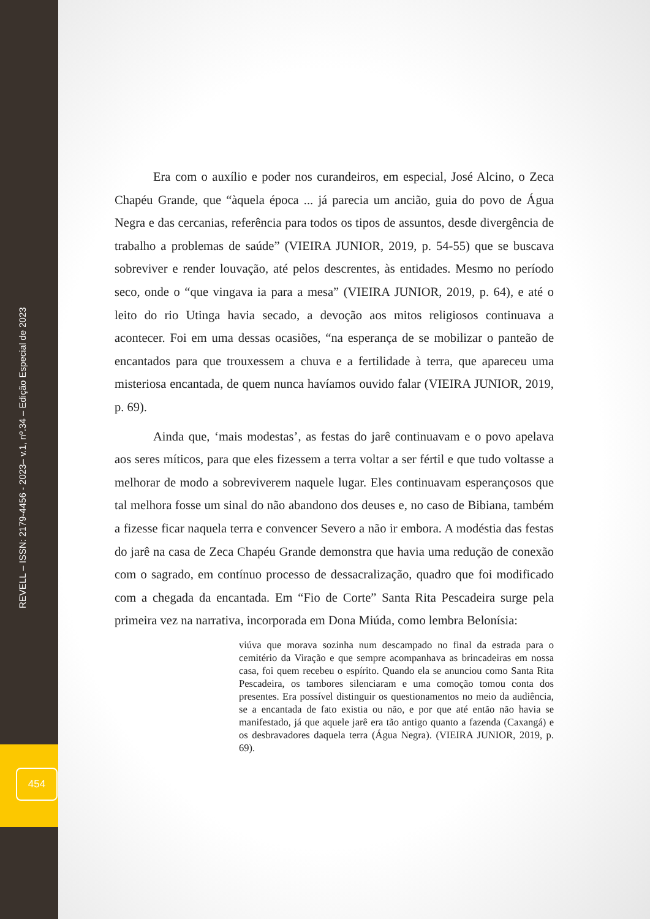REVELL – ISSN: 2179-4456 - 2023– v.1, nº.34 – Edição Especial de 2023
454
Era com o auxílio e poder nos curandeiros, em especial, José Alcino, o Zeca Chapéu Grande, que “àquela época ... já parecia um ancião, guia do povo de Água Negra e das cercanias, referência para todos os tipos de assuntos, desde divergência de trabalho a problemas de saúde” (VIEIRA JUNIOR, 2019, p. 54-55) que se buscava sobreviver e render louvação, até pelos descrentes, às entidades. Mesmo no período seco, onde o “que vingava ia para a mesa” (VIEIRA JUNIOR, 2019, p. 64), e até o leito do rio Utinga havia secado, a devoção aos mitos religiosos continuava a acontecer. Foi em uma dessas ocasiões, “na esperança de se mobilizar o panteão de encantados para que trouxessem a chuva e a fertilidade à terra, que apareceu uma misteriosa encantada, de quem nunca havíamos ouvido falar (VIEIRA JUNIOR, 2019, p. 69).
Ainda que, ‘mais modestas’, as festas do jarê continuavam e o povo apelava aos seres míticos, para que eles fizessem a terra voltar a ser fértil e que tudo voltasse a melhorar de modo a sobreviverem naquele lugar. Eles continuavam esperançosos que tal melhora fosse um sinal do não abandono dos deuses e, no caso de Bibiana, também a fizesse ficar naquela terra e convencer Severo a não ir embora. A modéstia das festas do jarê na casa de Zeca Chapéu Grande demonstra que havia uma redução de conexão com o sagrado, em contínuo processo de dessacralização, quadro que foi modificado com a chegada da encantada. Em “Fio de Corte” Santa Rita Pescadeira surge pela primeira vez na narrativa, incorporada em Dona Miúda, como lembra Belonísia:
viúva que morava sozinha num descampado no final da estrada para o cemitério da Viração e que sempre acompanhava as brincadeiras em nossa casa, foi quem recebeu o espírito. Quando ela se anunciou como Santa Rita Pescadeira, os tambores silenciaram e uma comoção tomou conta dos presentes. Era possível distinguir os questionamentos no meio da audiência, se a encantada de fato existia ou não, e por que até então não havia se manifestado, já que aquele jarê era tão antigo quanto a fazenda (Caxangá) e os desbravadores daquela terra (Água Negra). (VIEIRA JUNIOR, 2019, p. 69).